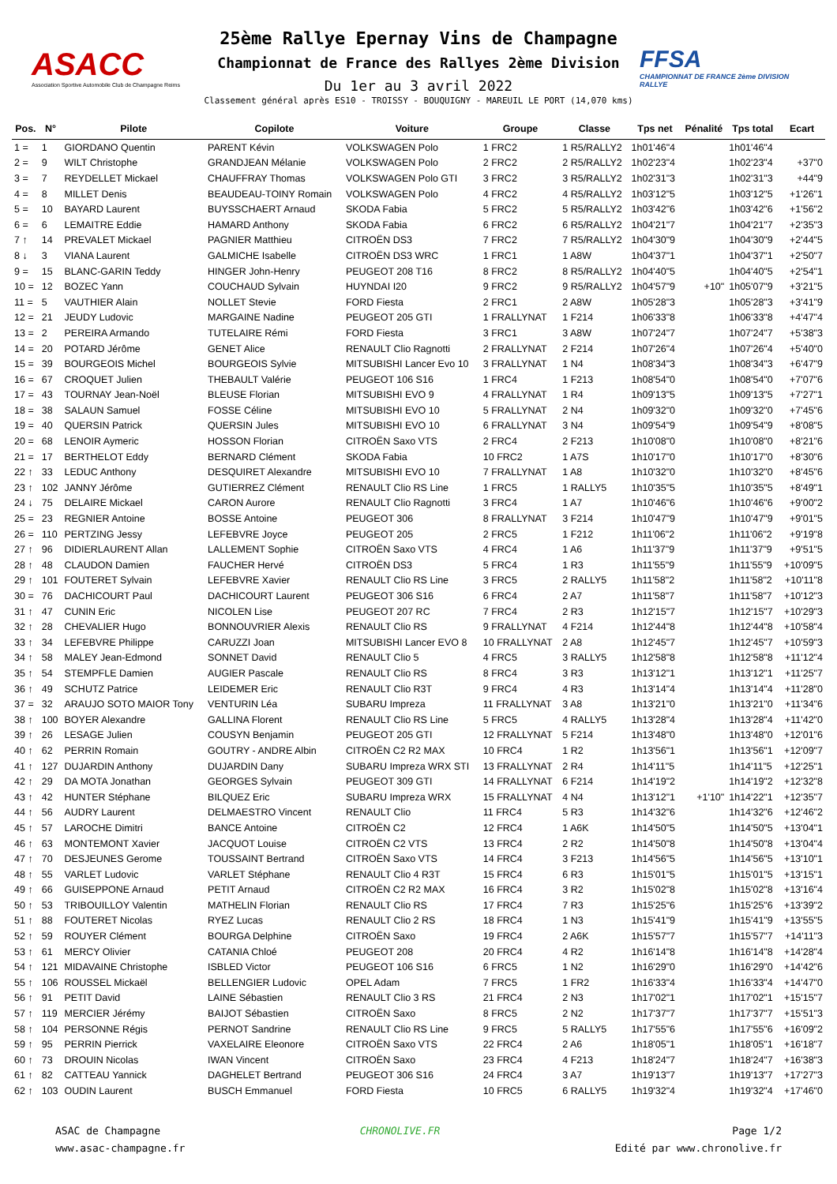ASACC
Association Sportive Automobile Club de Champagne Reims
25ème Rallye Epernay Vins de Champagne
Championnat de France des Rallyes 2ème Division
Du 1er au 3 avril 2022
Classement général après ES10 - TROISSY - BOUQUIGNY - MAREUIL LE PORT (14,070 kms)
FFSA
CHAMPIONNAT DE FRANCE 2ème DIVISION RALLYE
| Pos. | N° | Pilote | Copilote | Voiture | Groupe | Classe | Tps net | Pénalité | Tps total | Ecart |
| --- | --- | --- | --- | --- | --- | --- | --- | --- | --- | --- |
| 1 = | 1 | GIORDANO Quentin | PARENT Kévin | VOLKSWAGEN Polo | 1 FRC2 | 1 R5/RALLY2 | 1h01'46"4 | | 1h01'46"4 | |
| 2 = | 9 | WILT Christophe | GRANDJEAN Mélanie | VOLKSWAGEN Polo | 2 FRC2 | 2 R5/RALLY2 | 1h02'23"4 | | 1h02'23"4 | +37"0 |
| 3 = | 7 | REYDELLET Mickael | CHAUFFRAY Thomas | VOLKSWAGEN Polo GTI | 3 FRC2 | 3 R5/RALLY2 | 1h02'31"3 | | 1h02'31"3 | +44"9 |
| 4 = | 8 | MILLET Denis | BEAUDEAU-TOINY Romain | VOLKSWAGEN Polo | 4 FRC2 | 4 R5/RALLY2 | 1h03'12"5 | | 1h03'12"5 | +1'26"1 |
| 5 = | 10 | BAYARD Laurent | BUYSSCHAERT Arnaud | SKODA Fabia | 5 FRC2 | 5 R5/RALLY2 | 1h03'42"6 | | 1h03'42"6 | +1'56"2 |
| 6 = | 6 | LEMAITRE Eddie | HAMARD Anthony | SKODA Fabia | 6 FRC2 | 6 R5/RALLY2 | 1h04'21"7 | | 1h04'21"7 | +2'35"3 |
| 7 ↑ | 14 | PREVALET Mickael | PAGNIER Matthieu | CITROËN DS3 | 7 FRC2 | 7 R5/RALLY2 | 1h04'30"9 | | 1h04'30"9 | +2'44"5 |
| 8 ↓ | 3 | VIANA Laurent | GALMICHE Isabelle | CITROËN DS3 WRC | 1 FRC1 | 1 A8W | 1h04'37"1 | | 1h04'37"1 | +2'50"7 |
| 9 = | 15 | BLANC-GARIN Teddy | HINGER John-Henry | PEUGEOT 208 T16 | 8 FRC2 | 8 R5/RALLY2 | 1h04'40"5 | | 1h04'40"5 | +2'54"1 |
| 10 = | 12 | BOZEC Yann | COUCHAUD Sylvain | HUYNDAI I20 | 9 FRC2 | 9 R5/RALLY2 | 1h04'57"9 | +10" | 1h05'07"9 | +3'21"5 |
| 11 = | 5 | VAUTHIER Alain | NOLLET Stevie | FORD Fiesta | 2 FRC1 | 2 A8W | 1h05'28"3 | | 1h05'28"3 | +3'41"9 |
| 12 = | 21 | JEUDY Ludovic | MARGAINE Nadine | PEUGEOT 205 GTI | 1 FRALLYNAT | 1 F214 | 1h06'33"8 | | 1h06'33"8 | +4'47"4 |
| 13 = | 2 | PEREIRA Armando | TUTELAIRE Rémi | FORD Fiesta | 3 FRC1 | 3 A8W | 1h07'24"7 | | 1h07'24"7 | +5'38"3 |
| 14 = | 20 | POTARD Jérôme | GENET Alice | RENAULT Clio Ragnotti | 2 FRALLYNAT | 2 F214 | 1h07'26"4 | | 1h07'26"4 | +5'40"0 |
| 15 = | 39 | BOURGEOIS Michel | BOURGEOIS Sylvie | MITSUBISHI Lancer Evo 10 | 3 FRALLYNAT | 1 N4 | 1h08'34"3 | | 1h08'34"3 | +6'47"9 |
| 16 = | 67 | CROQUET Julien | THEBAULT Valérie | PEUGEOT 106 S16 | 1 FRC4 | 1 F213 | 1h08'54"0 | | 1h08'54"0 | +7'07"6 |
| 17 = | 43 | TOURNAY Jean-Noël | BLEUSE Florian | MITSUBISHI EVO 9 | 4 FRALLYNAT | 1 R4 | 1h09'13"5 | | 1h09'13"5 | +7'27"1 |
| 18 = | 38 | SALAUN Samuel | FOSSE Céline | MITSUBISHI EVO 10 | 5 FRALLYNAT | 2 N4 | 1h09'32"0 | | 1h09'32"0 | +7'45"6 |
| 19 = | 40 | QUERSIN Patrick | QUERSIN Jules | MITSUBISHI EVO 10 | 6 FRALLYNAT | 3 N4 | 1h09'54"9 | | 1h09'54"9 | +8'08"5 |
| 20 = | 68 | LENOIR Aymeric | HOSSON Florian | CITROËN Saxo VTS | 2 FRC4 | 2 F213 | 1h10'08"0 | | 1h10'08"0 | +8'21"6 |
| 21 = | 17 | BERTHELOT Eddy | BERNARD Clément | SKODA Fabia | 10 FRC2 | 1 A7S | 1h10'17"0 | | 1h10'17"0 | +8'30"6 |
| 22 ↑ | 33 | LEDUC Anthony | DESQUIRET Alexandre | MITSUBISHI EVO 10 | 7 FRALLYNAT | 1 A8 | 1h10'32"0 | | 1h10'32"0 | +8'45"6 |
| 23 ↑ | 102 | JANNY Jérôme | GUTIERREZ Clément | RENAULT Clio RS Line | 1 FRC5 | 1 RALLY5 | 1h10'35"5 | | 1h10'35"5 | +8'49"1 |
| 24 ↓ | 75 | DELAIRE Mickael | CARON Aurore | RENAULT Clio Ragnotti | 3 FRC4 | 1 A7 | 1h10'46"6 | | 1h10'46"6 | +9'00"2 |
| 25 = | 23 | REGNIER Antoine | BOSSE Antoine | PEUGEOT 306 | 8 FRALLYNAT | 3 F214 | 1h10'47"9 | | 1h10'47"9 | +9'01"5 |
| 26 = | 110 | PERTZING Jessy | LEFEBVRE Joyce | PEUGEOT 205 | 2 FRC5 | 1 F212 | 1h11'06"2 | | 1h11'06"2 | +9'19"8 |
| 27 ↑ | 96 | DIDIERLAURENT Allan | LALLEMENT Sophie | CITROËN Saxo VTS | 4 FRC4 | 1 A6 | 1h11'37"9 | | 1h11'37"9 | +9'51"5 |
| 28 ↑ | 48 | CLAUDON Damien | FAUCHER Hervé | CITROËN DS3 | 5 FRC4 | 1 R3 | 1h11'55"9 | | 1h11'55"9 | +10'09"5 |
| 29 ↑ | 101 | FOUTERET Sylvain | LEFEBVRE Xavier | RENAULT Clio RS Line | 3 FRC5 | 2 RALLY5 | 1h11'58"2 | | 1h11'58"2 | +10'11"8 |
| 30 = | 76 | DACHICOURT Paul | DACHICOURT Laurent | PEUGEOT 306 S16 | 6 FRC4 | 2 A7 | 1h11'58"7 | | 1h11'58"7 | +10'12"3 |
| 31 ↑ | 47 | CUNIN Eric | NICOLEN Lise | PEUGEOT 207 RC | 7 FRC4 | 2 R3 | 1h12'15"7 | | 1h12'15"7 | +10'29"3 |
| 32 ↑ | 28 | CHEVALIER Hugo | BONNOUVRIER Alexis | RENAULT Clio RS | 9 FRALLYNAT | 4 F214 | 1h12'44"8 | | 1h12'44"8 | +10'58"4 |
| 33 ↑ | 34 | LEFEBVRE Philippe | CARUZZI Joan | MITSUBISHI Lancer EVO 8 | 10 FRALLYNAT | 2 A8 | 1h12'45"7 | | 1h12'45"7 | +10'59"3 |
| 34 ↑ | 58 | MALEY Jean-Edmond | SONNET David | RENAULT Clio 5 | 4 FRC5 | 3 RALLY5 | 1h12'58"8 | | 1h12'58"8 | +11'12"4 |
| 35 ↑ | 54 | STEMPFLE Damien | AUGIER Pascale | RENAULT Clio RS | 8 FRC4 | 3 R3 | 1h13'12"1 | | 1h13'12"1 | +11'25"7 |
| 36 ↑ | 49 | SCHUTZ Patrice | LEIDEMER Eric | RENAULT Clio R3T | 9 FRC4 | 4 R3 | 1h13'14"4 | | 1h13'14"4 | +11'28"0 |
| 37 = | 32 | ARAUJO SOTO MAIOR Tony | VENTURIN Léa | SUBARU Impreza | 11 FRALLYNAT | 3 A8 | 1h13'21"0 | | 1h13'21"0 | +11'34"6 |
| 38 ↑ | 100 | BOYER Alexandre | GALLINA Florent | RENAULT Clio RS Line | 5 FRC5 | 4 RALLY5 | 1h13'28"4 | | 1h13'28"4 | +11'42"0 |
| 39 ↑ | 26 | LESAGE Julien | COUSYN Benjamin | PEUGEOT 205 GTI | 12 FRALLYNAT | 5 F214 | 1h13'48"0 | | 1h13'48"0 | +12'01"6 |
| 40 ↑ | 62 | PERRIN Romain | GOUTRY - ANDRE Albin | CITROËN C2 R2 MAX | 10 FRC4 | 1 R2 | 1h13'56"1 | | 1h13'56"1 | +12'09"7 |
| 41 ↑ | 127 | DUJARDIN Anthony | DUJARDIN Dany | SUBARU Impreza WRX STI | 13 FRALLYNAT | 2 R4 | 1h14'11"5 | | 1h14'11"5 | +12'25"1 |
| 42 ↑ | 29 | DA MOTA Jonathan | GEORGES Sylvain | PEUGEOT 309 GTI | 14 FRALLYNAT | 6 F214 | 1h14'19"2 | | 1h14'19"2 | +12'32"8 |
| 43 ↑ | 42 | HUNTER Stéphane | BILQUEZ Eric | SUBARU Impreza WRX | 15 FRALLYNAT | 4 N4 | 1h13'12"1 | +1'10" | 1h14'22"1 | +12'35"7 |
| 44 ↑ | 56 | AUDRY Laurent | DELMAESTRO Vincent | RENAULT Clio | 11 FRC4 | 5 R3 | 1h14'32"6 | | 1h14'32"6 | +12'46"2 |
| 45 ↑ | 57 | LAROCHE Dimitri | BANCE Antoine | CITROËN C2 | 12 FRC4 | 1 A6K | 1h14'50"5 | | 1h14'50"5 | +13'04"1 |
| 46 ↑ | 63 | MONTEMONT Xavier | JACQUOT Louise | CITROËN C2 VTS | 13 FRC4 | 2 R2 | 1h14'50"8 | | 1h14'50"8 | +13'04"4 |
| 47 ↑ | 70 | DESJEUNES Gerome | TOUSSAINT Bertrand | CITROËN Saxo VTS | 14 FRC4 | 3 F213 | 1h14'56"5 | | 1h14'56"5 | +13'10"1 |
| 48 ↑ | 55 | VARLET Ludovic | VARLET Stéphane | RENAULT Clio 4 R3T | 15 FRC4 | 6 R3 | 1h15'01"5 | | 1h15'01"5 | +13'15"1 |
| 49 ↑ | 66 | GUISEPPONE Arnaud | PETIT Arnaud | CITROËN C2 R2 MAX | 16 FRC4 | 3 R2 | 1h15'02"8 | | 1h15'02"8 | +13'16"4 |
| 50 ↑ | 53 | TRIBOUILLOY Valentin | MATHELIN Florian | RENAULT Clio RS | 17 FRC4 | 7 R3 | 1h15'25"6 | | 1h15'25"6 | +13'39"2 |
| 51 ↑ | 88 | FOUTERET Nicolas | RYEZ Lucas | RENAULT Clio 2 RS | 18 FRC4 | 1 N3 | 1h15'41"9 | | 1h15'41"9 | +13'55"5 |
| 52 ↑ | 59 | ROUYER Clément | BOURGA Delphine | CITROËN Saxo | 19 FRC4 | 2 A6K | 1h15'57"7 | | 1h15'57"7 | +14'11"3 |
| 53 ↑ | 61 | MERCY Olivier | CATANIA Chloé | PEUGEOT 208 | 20 FRC4 | 4 R2 | 1h16'14"8 | | 1h16'14"8 | +14'28"4 |
| 54 ↑ | 121 | MIDAVAINE Christophe | ISBLED Victor | PEUGEOT 106 S16 | 6 FRC5 | 1 N2 | 1h16'29"0 | | 1h16'29"0 | +14'42"6 |
| 55 ↑ | 106 | ROUSSEL Mickaël | BELLENGIER Ludovic | OPEL Adam | 7 FRC5 | 1 FR2 | 1h16'33"4 | | 1h16'33"4 | +14'47"0 |
| 56 ↑ | 91 | PETIT David | LAINE Sébastien | RENAULT Clio 3 RS | 21 FRC4 | 2 N3 | 1h17'02"1 | | 1h17'02"1 | +15'15"7 |
| 57 ↑ | 119 | MERCIER Jérémy | BAIJOT Sébastien | CITROËN Saxo | 8 FRC5 | 2 N2 | 1h17'37"7 | | 1h17'37"7 | +15'51"3 |
| 58 ↑ | 104 | PERSONNE Régis | PERNOT Sandrine | RENAULT Clio RS Line | 9 FRC5 | 5 RALLY5 | 1h17'55"6 | | 1h17'55"6 | +16'09"2 |
| 59 ↑ | 95 | PERRIN Pierrick | VAXELAIRE Eleonore | CITROËN Saxo VTS | 22 FRC4 | 2 A6 | 1h18'05"1 | | 1h18'05"1 | +16'18"7 |
| 60 ↑ | 73 | DROUIN Nicolas | IWAN Vincent | CITROËN Saxo | 23 FRC4 | 4 F213 | 1h18'24"7 | | 1h18'24"7 | +16'38"3 |
| 61 ↑ | 82 | CATTEAU Yannick | DAGHELET Bertrand | PEUGEOT 306 S16 | 24 FRC4 | 3 A7 | 1h19'13"7 | | 1h19'13"7 | +17'27"3 |
| 62 ↑ | 103 | OUDIN Laurent | BUSCH Emmanuel | FORD Fiesta | 10 FRC5 | 6 RALLY5 | 1h19'32"4 | | 1h19'32"4 | +17'46"0 |
ASAC de Champagne
www.asac-champagne.fr
CHRONOLIVE.FR Page 1/2
Edité par www.chronolive.fr